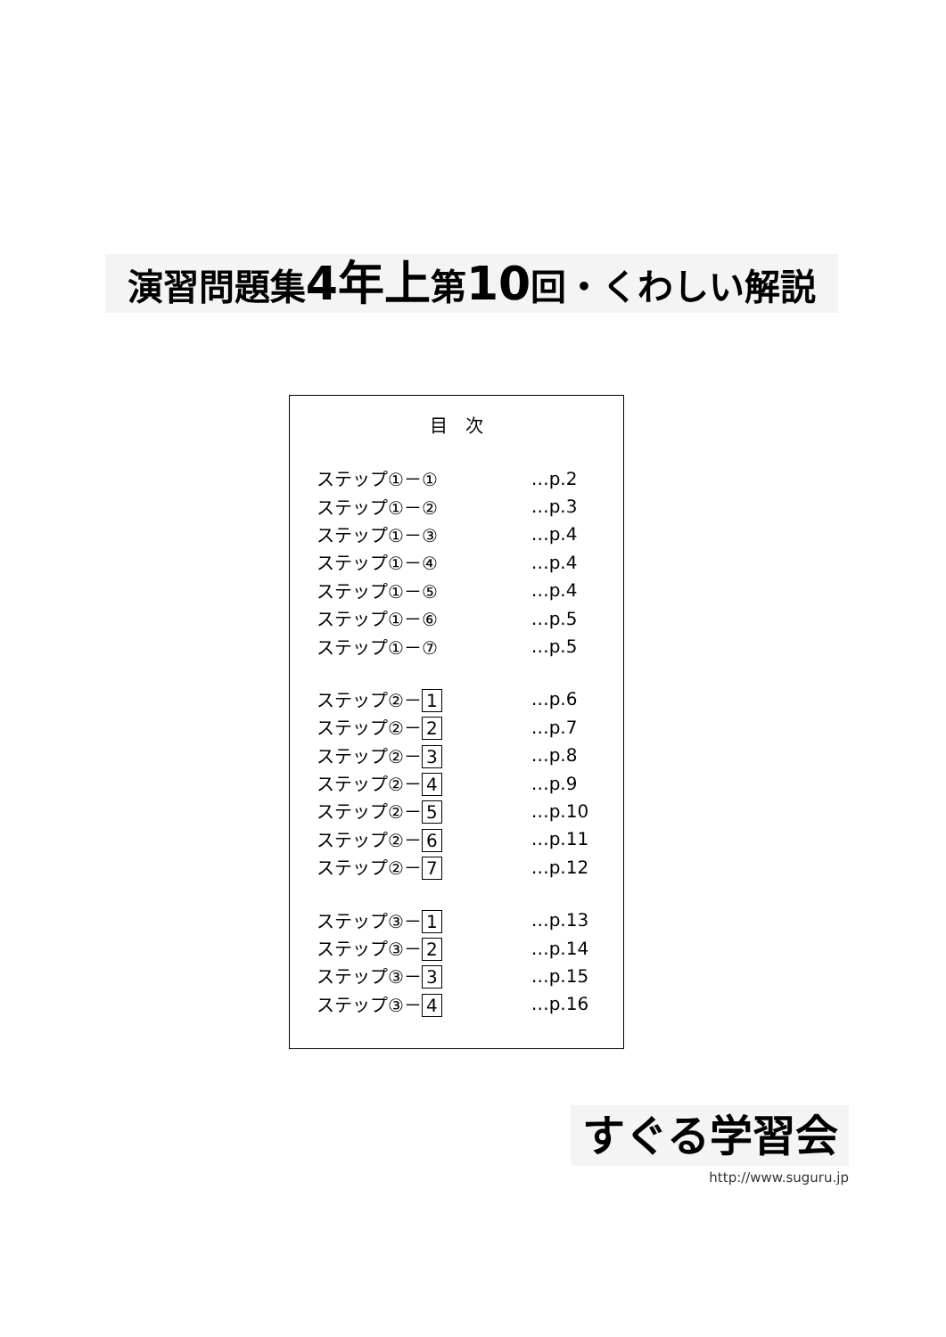演習問題集4年上第10回・くわしい解説
目　次
| ステップ①－① | …p.2 |
| ステップ①－② | …p.3 |
| ステップ①－③ | …p.4 |
| ステップ①－④ | …p.4 |
| ステップ①－⑤ | …p.4 |
| ステップ①－⑥ | …p.5 |
| ステップ①－⑦ | …p.5 |
| ステップ②－ 1 | …p.6 |
| ステップ②－ 2 | …p.7 |
| ステップ②－ 3 | …p.8 |
| ステップ②－ 4 | …p.9 |
| ステップ②－ 5 | …p.10 |
| ステップ②－ 6 | …p.11 |
| ステップ②－ 7 | …p.12 |
| ステップ③－ 1 | …p.13 |
| ステップ③－ 2 | …p.14 |
| ステップ③－ 3 | …p.15 |
| ステップ③－ 4 | …p.16 |
すぐる学習会
http://www.suguru.jp